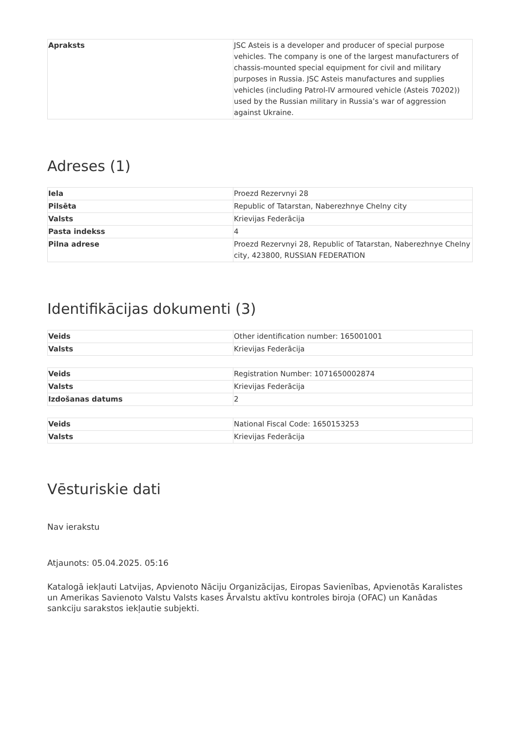| Apraksts | JSC Asteis is a developer and producer of special purpose vehicles. The company is one of the largest manufacturers of chassis-mounted special equipment for civil and military purposes in Russia. JSC Asteis manufactures and supplies vehicles (including Patrol-IV armoured vehicle (Asteis 70202)) used by the Russian military in Russia’s war of aggression against Ukraine. |
Adreses (1)
| Iela | Proezd Rezervnyi 28 |
| Pilsēta | Republic of Tatarstan, Naberezhnye Chelny city |
| Valsts | Krievijas Federācija |
| Pasta indekss | 4 |
| Pilna adrese | Proezd Rezervnyi 28, Republic of Tatarstan, Naberezhnye Chelny city, 423800, RUSSIAN FEDERATION |
Identifikācijas dokumenti (3)
| Veids | Other identification number: 165001001 |
| Valsts | Krievijas Federācija |
| Veids | Registration Number: 1071650002874 |
| Valsts | Krievijas Federācija |
| Izdošanas datums | 2 |
| Veids | National Fiscal Code: 1650153253 |
| Valsts | Krievijas Federācija |
Vēsturiskie dati
Nav ierakstu
Atjaunots: 05.04.2025. 05:16
Katalogā iekļauti Latvijas, Apvienoto Nāciju Organizācijas, Eiropas Savienības, Apvienotās Karalistes un Amerikas Savienoto Valstu Valsts kases Ārvalstu aktīvu kontroles biroja (OFAC) un Kanādas sankciju sarakstos iekļautie subjekti.